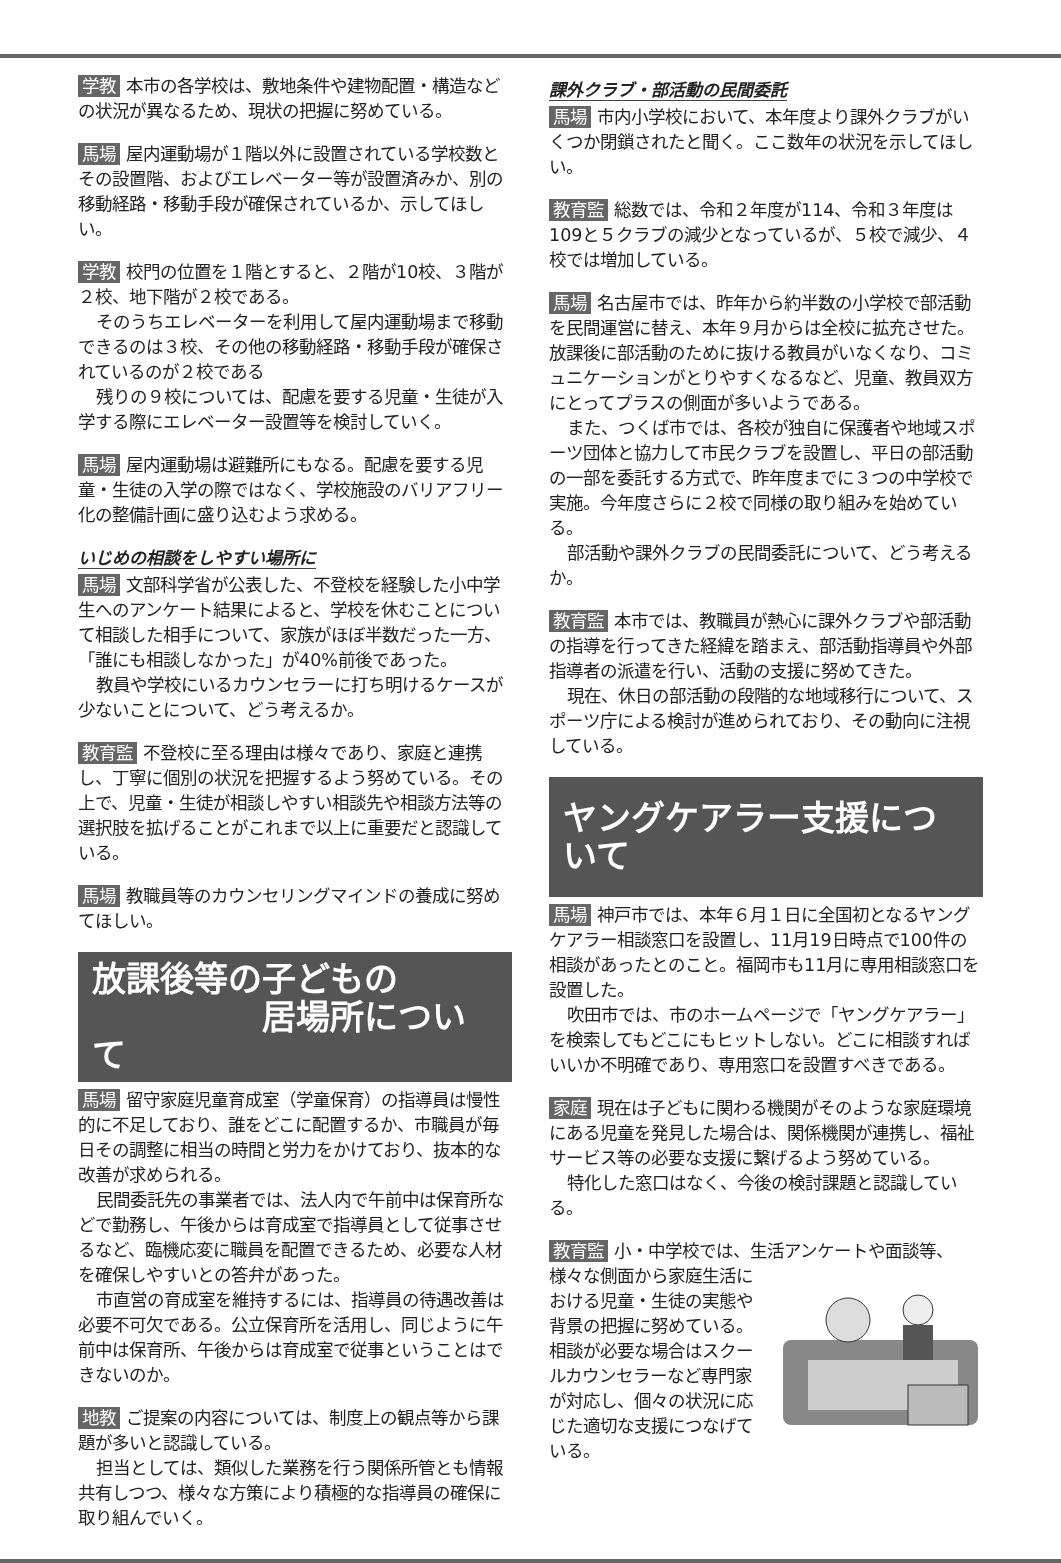学教 本市の各学校は、敷地条件や建物配置・構造などの状況が異なるため、現状の把握に努めている。
馬場 屋内運動場が１階以外に設置されている学校数とその設置階、およびエレベーター等が設置済みか、別の移動経路・移動手段が確保されているか、示してほしい。
学教 校門の位置を１階とすると、２階が10校、３階が２校、地下階が２校である。
そのうちエレベーターを利用して屋内運動場まで移動できるのは３校、その他の移動経路・移動手段が確保されているのが２校である
残りの９校については、配慮を要する児童・生徒が入学する際にエレベーター設置等を検討していく。
馬場 屋内運動場は避難所にもなる。配慮を要する児童・生徒の入学の際ではなく、学校施設のバリアフリー化の整備計画に盛り込むよう求める。
いじめの相談をしやすい場所に
馬場 文部科学省が公表した、不登校を経験した小中学生へのアンケート結果によると、学校を休むことについて相談した相手について、家族がほぼ半数だった一方、「誰にも相談しなかった」が40%前後であった。
教員や学校にいるカウンセラーに打ち明けるケースが少ないことについて、どう考えるか。
教育監 不登校に至る理由は様々であり、家庭と連携し、丁寧に個別の状況を把握するよう努めている。その上で、児童・生徒が相談しやすい相談先や相談方法等の選択肢を拡げることがこれまで以上に重要だと認識している。
馬場 教職員等のカウンセリングマインドの養成に努めてほしい。
放課後等の子どもの
居場所について
馬場 留守家庭児童育成室（学童保育）の指導員は慢性的に不足しており、誰をどこに配置するか、市職員が毎日その調整に相当の時間と労力をかけており、抜本的な改善が求められる。
民間委託先の事業者では、法人内で午前中は保育所などで勤務し、午後からは育成室で指導員として従事させるなど、臨機応変に職員を配置できるため、必要な人材を確保しやすいとの答弁があった。
市直営の育成室を維持するには、指導員の待遇改善は必要不可欠である。公立保育所を活用し、同じように午前中は保育所、午後からは育成室で従事ということはできないのか。
地教 ご提案の内容については、制度上の観点等から課題が多いと認識している。
担当としては、類似した業務を行う関係所管とも情報共有しつつ、様々な方策により積極的な指導員の確保に取り組んでいく。
課外クラブ・部活動の民間委託
馬場 市内小学校において、本年度より課外クラブがいくつか閉鎖されたと聞く。ここ数年の状況を示してほしい。
教育監 総数では、令和２年度が114、令和３年度は109と５クラブの減少となっているが、５校で減少、４校では増加している。
馬場 名古屋市では、昨年から約半数の小学校で部活動を民間運営に替え、本年９月からは全校に拡充させた。放課後に部活動のために抜ける教員がいなくなり、コミュニケーションがとりやすくなるなど、児童、教員双方にとってプラスの側面が多いようである。
また、つくば市では、各校が独自に保護者や地域スポーツ団体と協力して市民クラブを設置し、平日の部活動の一部を委託する方式で、昨年度までに３つの中学校で実施。今年度さらに２校で同様の取り組みを始めている。
部活動や課外クラブの民間委託について、どう考えるか。
教育監 本市では、教職員が熱心に課外クラブや部活動の指導を行ってきた経緯を踏まえ、部活動指導員や外部指導者の派遣を行い、活動の支援に努めてきた。
現在、休日の部活動の段階的な地域移行について、スポーツ庁による検討が進められており、その動向に注視している。
ヤングケアラー支援について
馬場 神戸市では、本年６月１日に全国初となるヤングケアラー相談窓口を設置し、11月19日時点で100件の相談があったとのこと。福岡市も11月に専用相談窓口を設置した。
吹田市では、市のホームページで「ヤングケアラー」を検索してもどこにもヒットしない。どこに相談すればいいか不明確であり、専用窓口を設置すべきである。
家庭 現在は子どもに関わる機関がそのような家庭環境にある児童を発見した場合は、関係機関が連携し、福祉サービス等の必要な支援に繋げるよう努めている。
特化した窓口はなく、今後の検討課題と認識している。
教育監 小・中学校では、生活アンケートや面談等、 様々な側面から家庭生活における児童・生徒の実態や背景の把握に努めている。相談が必要な場合はスクールカウンセラーなど専門家が対応し、個々の状況に応じた適切な支援につなげている。